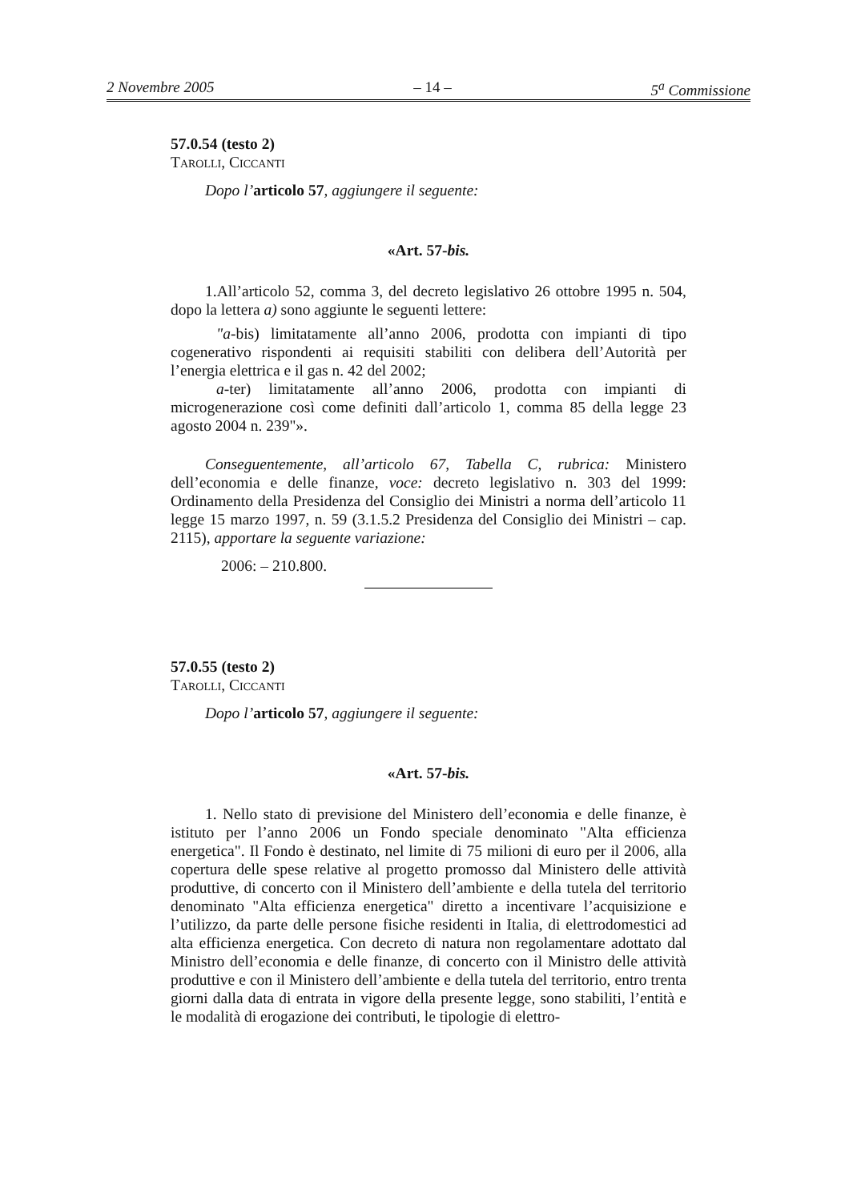2 Novembre 2005 – 14 – 5<sup>a</sup> Commissione
57.0.54 (testo 2)
Tarolli, Ciccanti
Dopo l’articolo 57, aggiungere il seguente:
«Art. 57-bis.
1.All’articolo 52, comma 3, del decreto legislativo 26 ottobre 1995 n. 504, dopo la lettera a) sono aggiunte le seguenti lettere:
"a-bis) limitatamente all’anno 2006, prodotta con impianti di tipo cogenerativo rispondenti ai requisiti stabiliti con delibera dell’Autorità per l’energia elettrica e il gas n. 42 del 2002;
a-ter) limitatamente all’anno 2006, prodotta con impianti di microgenerazione così come definiti dall’articolo 1, comma 85 della legge 23 agosto 2004 n. 239"».
Conseguentemente, all’articolo 67, Tabella C, rubrica: Ministero dell’economia e delle finanze, voce: decreto legislativo n. 303 del 1999: Ordinamento della Presidenza del Consiglio dei Ministri a norma dell’articolo 11 legge 15 marzo 1997, n. 59 (3.1.5.2 Presidenza del Consiglio dei Ministri – cap. 2115), apportare la seguente variazione:
2006: – 210.800.
57.0.55 (testo 2)
Tarolli, Ciccanti
Dopo l’articolo 57, aggiungere il seguente:
«Art. 57-bis.
1. Nello stato di previsione del Ministero dell’economia e delle finanze, è istituto per l’anno 2006 un Fondo speciale denominato "Alta efficienza energetica". Il Fondo è destinato, nel limite di 75 milioni di euro per il 2006, alla copertura delle spese relative al progetto promosso dal Ministero delle attività produttive, di concerto con il Ministero dell’ambiente e della tutela del territorio denominato "Alta efficienza energetica" diretto a incentivare l’acquisizione e l’utilizzo, da parte delle persone fisiche residenti in Italia, di elettrodomestici ad alta efficienza energetica. Con decreto di natura non regolamentare adottato dal Ministro dell’economia e delle finanze, di concerto con il Ministro delle attività produttive e con il Ministero dell’ambiente e della tutela del territorio, entro trenta giorni dalla data di entrata in vigore della presente legge, sono stabiliti, l’entità e le modalità di erogazione dei contributi, le tipologie di elettro-